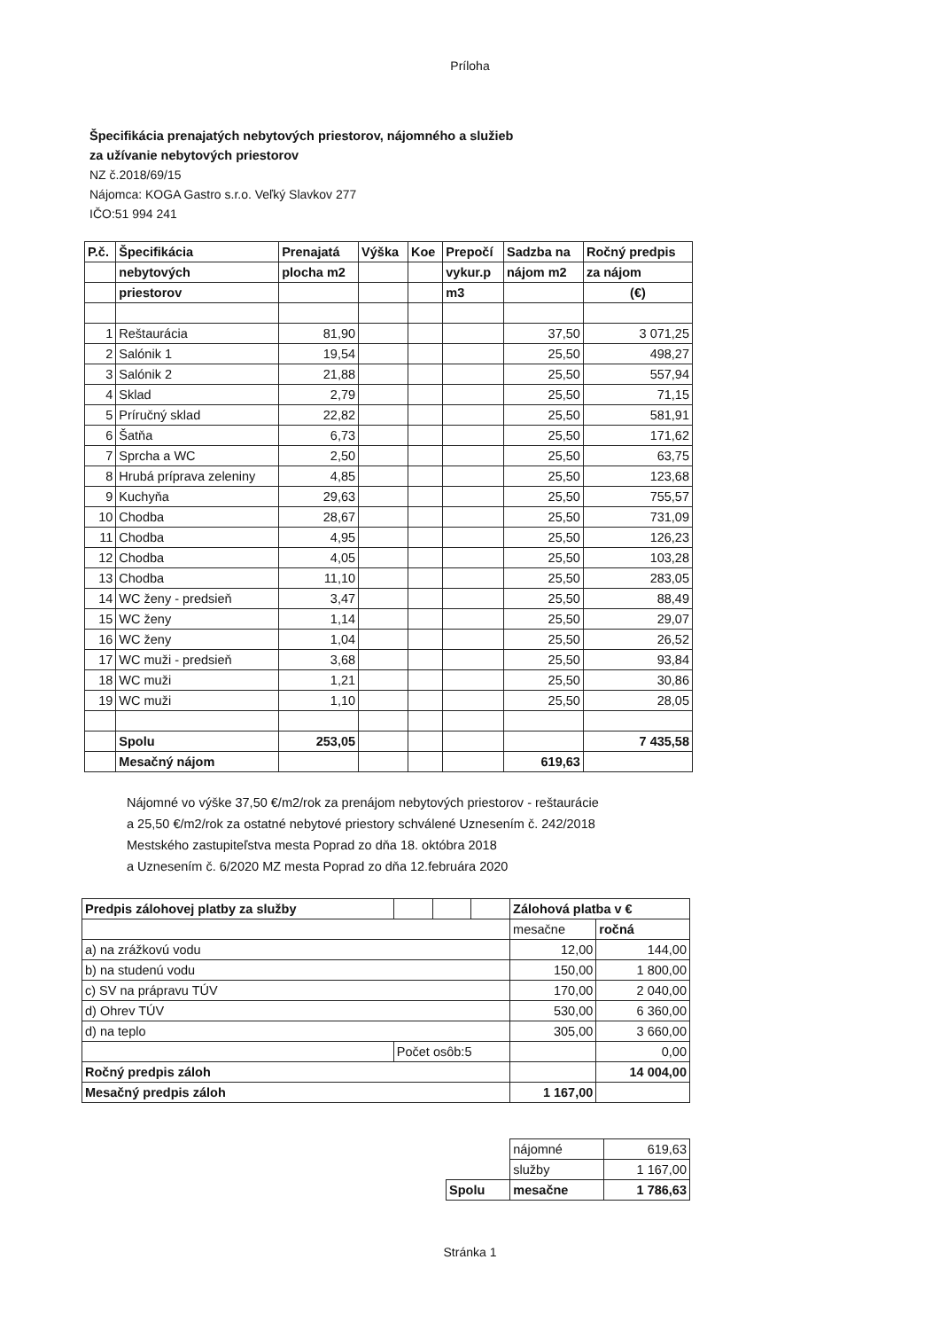Príloha
Špecifikácia prenajatých nebytových priestorov, nájomného a služieb
za užívanie nebytových priestorov
NZ č.2018/69/15
Nájomca: KOGA Gastro s.r.o. Veľký Slavkov 277
IČO:51 994 241
| P.č. | Špecifikácia | Prenajatá | Výška | Koe | Prepočí | Sadzba na | Ročný predpis |
| --- | --- | --- | --- | --- | --- | --- | --- |
| | nebytových | plocha m2 | | | vykur.p | nájom m2 | za nájom |
| | priestorov | | | | m3 | | (€) |
| 1 | Reštaurácia | 81,90 | | | | 37,50 | 3 071,25 |
| 2 | Salónik 1 | 19,54 | | | | 25,50 | 498,27 |
| 3 | Salónik 2 | 21,88 | | | | 25,50 | 557,94 |
| 4 | Sklad | 2,79 | | | | 25,50 | 71,15 |
| 5 | Príručný sklad | 22,82 | | | | 25,50 | 581,91 |
| 6 | Šatňa | 6,73 | | | | 25,50 | 171,62 |
| 7 | Sprcha a WC | 2,50 | | | | 25,50 | 63,75 |
| 8 | Hrubá príprava zeleniny | 4,85 | | | | 25,50 | 123,68 |
| 9 | Kuchyňa | 29,63 | | | | 25,50 | 755,57 |
| 10 | Chodba | 28,67 | | | | 25,50 | 731,09 |
| 11 | Chodba | 4,95 | | | | 25,50 | 126,23 |
| 12 | Chodba | 4,05 | | | | 25,50 | 103,28 |
| 13 | Chodba | 11,10 | | | | 25,50 | 283,05 |
| 14 | WC ženy - predsieň | 3,47 | | | | 25,50 | 88,49 |
| 15 | WC ženy | 1,14 | | | | 25,50 | 29,07 |
| 16 | WC ženy | 1,04 | | | | 25,50 | 26,52 |
| 17 | WC muži - predsieň | 3,68 | | | | 25,50 | 93,84 |
| 18 | WC muži | 1,21 | | | | 25,50 | 30,86 |
| 19 | WC muži | 1,10 | | | | 25,50 | 28,05 |
| | Spolu | 253,05 | | | | | 7 435,58 |
| | Mesačný nájom | | | | | 619,63 | |
Nájomné vo výške 37,50 €/m2/rok za prenájom nebytových priestorov - reštaurácie
a 25,50 €/m2/rok za ostatné nebytové priestory schválené Uznesením č. 242/2018
Mestského zastupiteľstva mesta Poprad zo dňa 18. októbra 2018
a Uznesením č. 6/2020 MZ mesta Poprad zo dňa 12.februára 2020
| Predpis zálohovej platby za služby | | | | | Zálohová platba v € | |
| --- | --- | --- | --- | --- | --- | --- |
| | | | | | mesačne | ročná |
| a) na zrážkovú vodu | | | | | 12,00 | 144,00 |
| b) na studenú vodu | | | | | 150,00 | 1 800,00 |
| c) SV na prápravu TÚV | | | | | 170,00 | 2 040,00 |
| d) Ohrev TÚV | | | | | 530,00 | 6 360,00 |
| d) na teplo | | | | | 305,00 | 3 660,00 |
| | Počet osôb:5 | | | | | 0,00 |
| Ročný predpis záloh | | | | | | 14 004,00 |
| Mesačný predpis záloh | | | | | 1 167,00 | |
| | nájomné | 619,63 |
| | služby | 1 167,00 |
| Spolu | mesačne | 1 786,63 |
Stránka 1